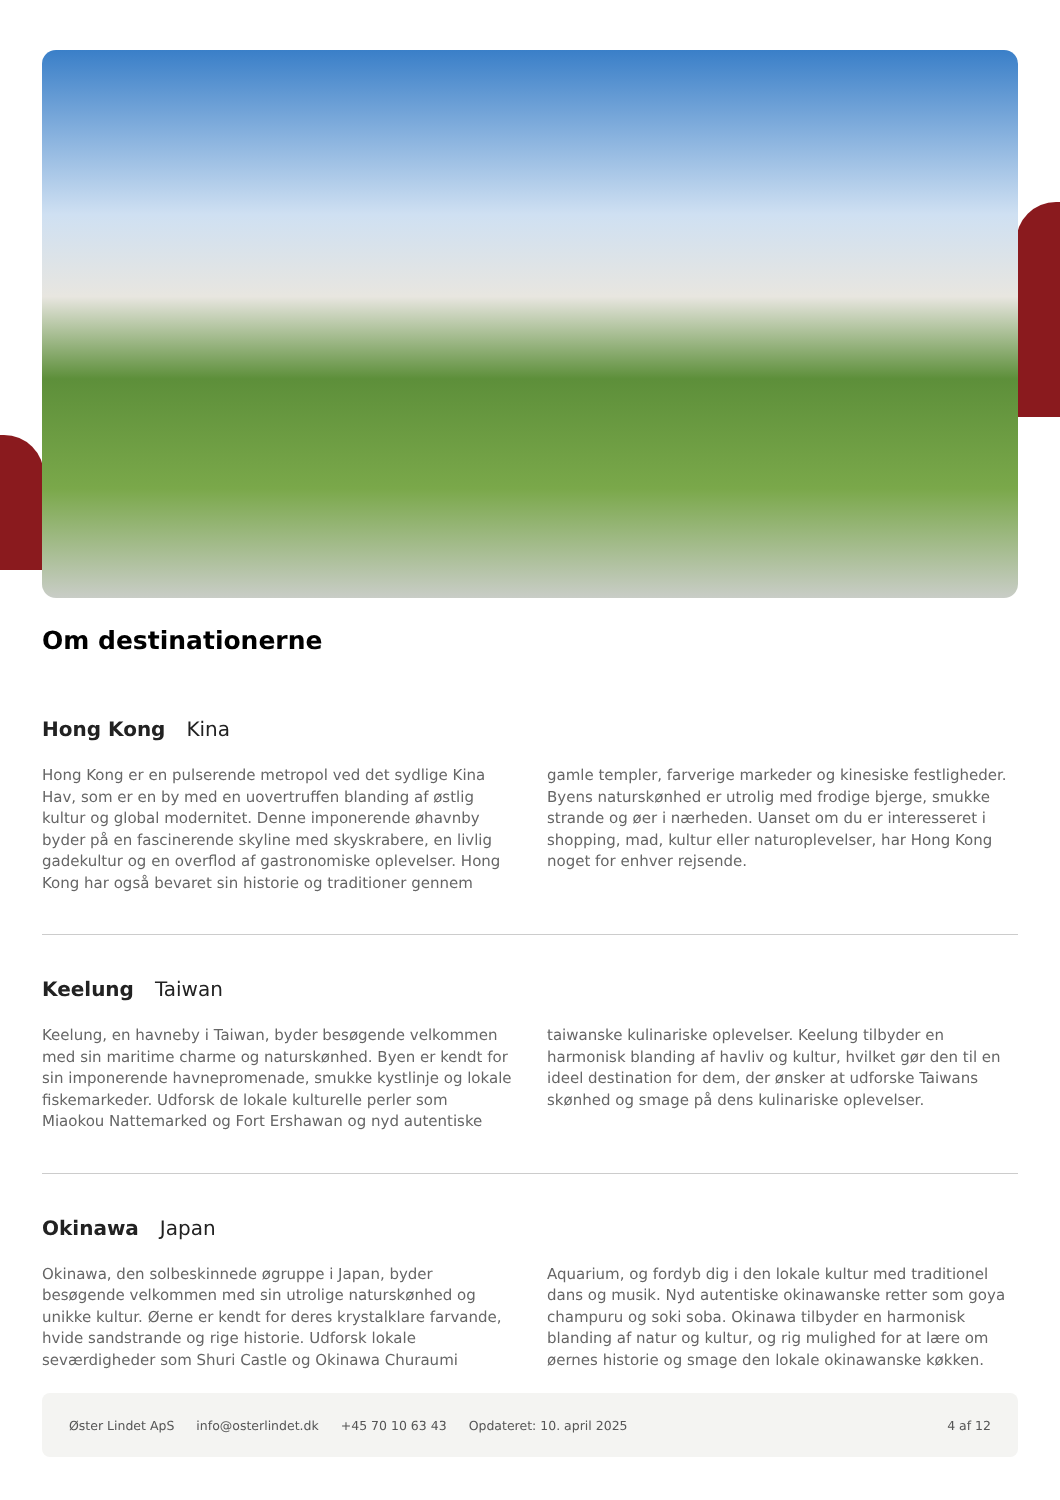Om destinationerne
Hong Kong Kina
Hong Kong er en pulserende metropol ved det sydlige Kina Hav, som er en by med en uovertruffen blanding af østlig kultur og global modernitet. Denne imponerende øhavnby byder på en fascinerende skyline med skyskrabere, en livlig gadekultur og en overflod af gastronomiske oplevelser. Hong Kong har også bevaret sin historie og traditioner gennem gamle templer, farverige markeder og kinesiske festligheder. Byens naturskønhed er utrolig med frodige bjerge, smukke strande og øer i nærheden. Uanset om du er interesseret i shopping, mad, kultur eller naturoplevelser, har Hong Kong noget for enhver rejsende.
Keelung Taiwan
Keelung, en havneby i Taiwan, byder besøgende velkommen med sin maritime charme og naturskønhed. Byen er kendt for sin imponerende havnepromenade, smukke kystlinje og lokale fiskemarkeder. Udforsk de lokale kulturelle perler som Miaokou Nattemarked og Fort Ershawan og nyd autentiske taiwanske kulinariske oplevelser. Keelung tilbyder en harmonisk blanding af havliv og kultur, hvilket gør den til en ideel destination for dem, der ønsker at udforske Taiwans skønhed og smage på dens kulinariske oplevelser.
Okinawa Japan
Okinawa, den solbeskinnede øgruppe i Japan, byder besøgende velkommen med sin utrolige naturskønhed og unikke kultur. Øerne er kendt for deres krystalklare farvande, hvide sandstrande og rige historie. Udforsk lokale seværdigheder som Shuri Castle og Okinawa Churaumi Aquarium, og fordyb dig i den lokale kultur med traditionel dans og musik. Nyd autentiske okinawanske retter som goya champuru og soki soba. Okinawa tilbyder en harmonisk blanding af natur og kultur, og rig mulighed for at lære om øernes historie og smage den lokale okinawanske køkken.
Øster Lindet ApS info@osterlindet.dk +45 70 10 63 43 Opdateret: 10. april 2025 4 af 12